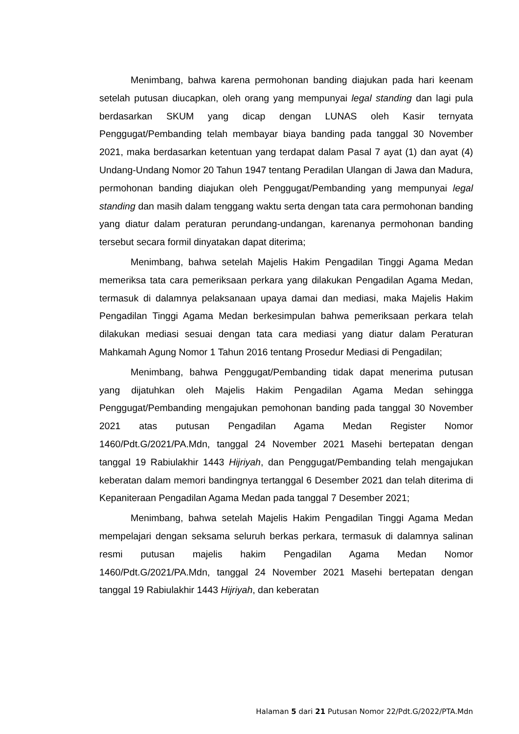Menimbang, bahwa karena permohonan banding diajukan pada hari keenam setelah putusan diucapkan, oleh orang yang mempunyai legal standing dan lagi pula berdasarkan SKUM yang dicap dengan LUNAS oleh Kasir ternyata Penggugat/Pembanding telah membayar biaya banding pada tanggal 30 November 2021, maka berdasarkan ketentuan yang terdapat dalam Pasal 7 ayat (1) dan ayat (4) Undang-Undang Nomor 20 Tahun 1947 tentang Peradilan Ulangan di Jawa dan Madura, permohonan banding diajukan oleh Penggugat/Pembanding yang mempunyai legal standing dan masih dalam tenggang waktu serta dengan tata cara permohonan banding yang diatur dalam peraturan perundang-undangan, karenanya permohonan banding tersebut secara formil dinyatakan dapat diterima;
Menimbang, bahwa setelah Majelis Hakim Pengadilan Tinggi Agama Medan memeriksa tata cara pemeriksaan perkara yang dilakukan Pengadilan Agama Medan, termasuk di dalamnya pelaksanaan upaya damai dan mediasi, maka Majelis Hakim Pengadilan Tinggi Agama Medan berkesimpulan bahwa pemeriksaan perkara telah dilakukan mediasi sesuai dengan tata cara mediasi yang diatur dalam Peraturan Mahkamah Agung Nomor 1 Tahun 2016 tentang Prosedur Mediasi di Pengadilan;
Menimbang, bahwa Penggugat/Pembanding tidak dapat menerima putusan yang dijatuhkan oleh Majelis Hakim Pengadilan Agama Medan sehingga Penggugat/Pembanding mengajukan pemohonan banding pada tanggal 30 November 2021 atas putusan Pengadilan Agama Medan Register Nomor 1460/Pdt.G/2021/PA.Mdn, tanggal 24 November 2021 Masehi bertepatan dengan tanggal 19 Rabiulakhir 1443 Hijriyah, dan Penggugat/Pembanding telah mengajukan keberatan dalam memori bandingnya tertanggal 6 Desember 2021 dan telah diterima di Kepaniteraan Pengadilan Agama Medan pada tanggal 7 Desember 2021;
Menimbang, bahwa setelah Majelis Hakim Pengadilan Tinggi Agama Medan mempelajari dengan seksama seluruh berkas perkara, termasuk di dalamnya salinan resmi putusan majelis hakim Pengadilan Agama Medan Nomor 1460/Pdt.G/2021/PA.Mdn, tanggal 24 November 2021 Masehi bertepatan dengan tanggal 19 Rabiulakhir 1443 Hijriyah, dan keberatan
Halaman 5 dari 21 Putusan Nomor 22/Pdt.G/2022/PTA.Mdn